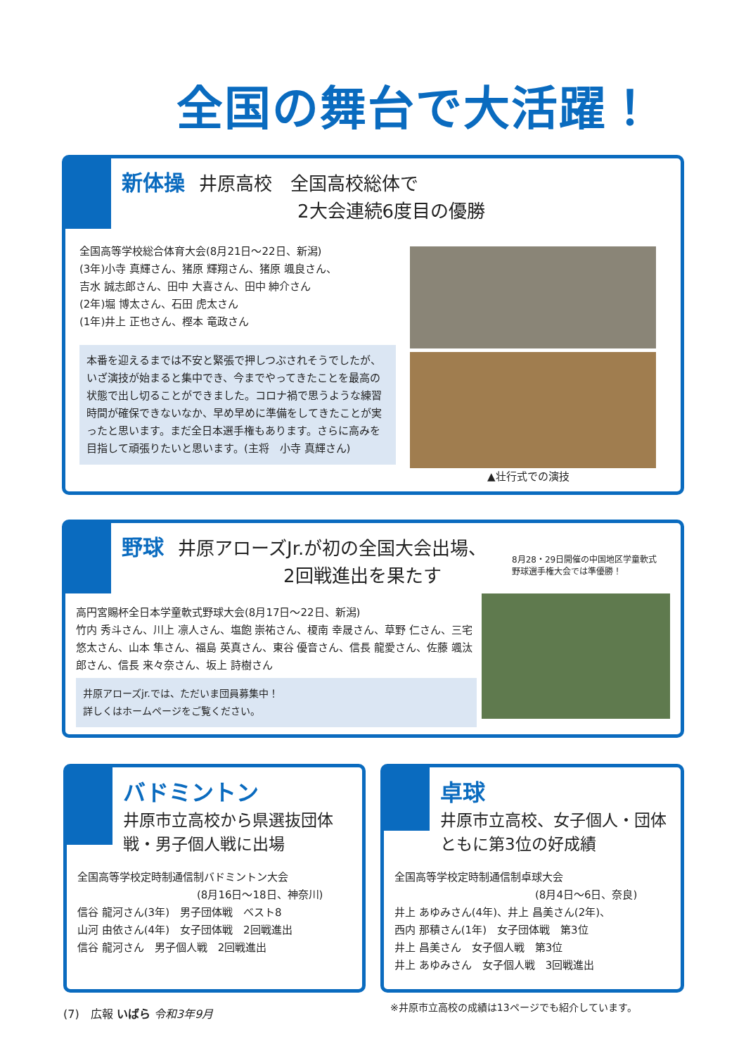全国の舞台で大活躍！
新体操 井原高校　全国高校総体で
2大会連続6度目の優勝
全国高等学校総合体育大会(8月21日～22日、新潟)
(3年)小寺 真輝さん、猪原 輝翔さん、猪原 颯良さん、
吉水 誠志郎さん、田中 大喜さん、田中 紳介さん
(2年)堀 博太さん、石田 虎太さん
(1年)井上 正也さん、樫本 竜政さん
本番を迎えるまでは不安と緊張で押しつぶされそうでしたが、いざ演技が始まると集中でき、今までやってきたことを最高の状態で出し切ることができました。コロナ禍で思うような練習時間が確保できないなか、早め早めに準備をしてきたことが実ったと思います。まだ全日本選手権もあります。さらに高みを目指して頑張りたいと思います。(主将　小寺 真輝さん)
▲壮行式での演技
野球 井原アローズJr.が初の全国大会出場、
2回戦進出を果たす
8月28・29日開催の中国地区学童軟式
野球選手権大会では準優勝！
高円宮賜杯全日本学童軟式野球大会(8月17日～22日、新潟)
竹内 秀斗さん、川上 凛人さん、塩飽 崇祐さん、榎南 幸晟さん、草野 仁さん、三宅 悠太さん、山本 隼さん、福島 英真さん、東谷 優音さん、信長 龍愛さん、佐藤 颯汰郎さん、信長 来々奈さん、坂上 詩樹さん
井原アローズjr.では、ただいま団員募集中！
詳しくはホームページをご覧ください。
バドミントン
井原市立高校から県選抜団体戦・男子個人戦に出場
全国高等学校定時制通信制バドミントン大会
(8月16日～18日、神奈川)
信谷 龍河さん(3年)　男子団体戦　ベスト8
山河 由依さん(4年)　女子団体戦　2回戦進出
信谷 龍河さん　男子個人戦　2回戦進出
卓球
井原市立高校、女子個人・団体ともに第3位の好成績
全国高等学校定時制通信制卓球大会
(8月4日～6日、奈良)
井上 あゆみさん(4年)、井上 昌美さん(2年)、
西内 那積さん(1年)　女子団体戦　第3位
井上 昌美さん　女子個人戦　第3位
井上 あゆみさん　女子個人戦　3回戦進出
(7)　広報 いばら 令和3年9月
※井原市立高校の成績は13ページでも紹介しています。